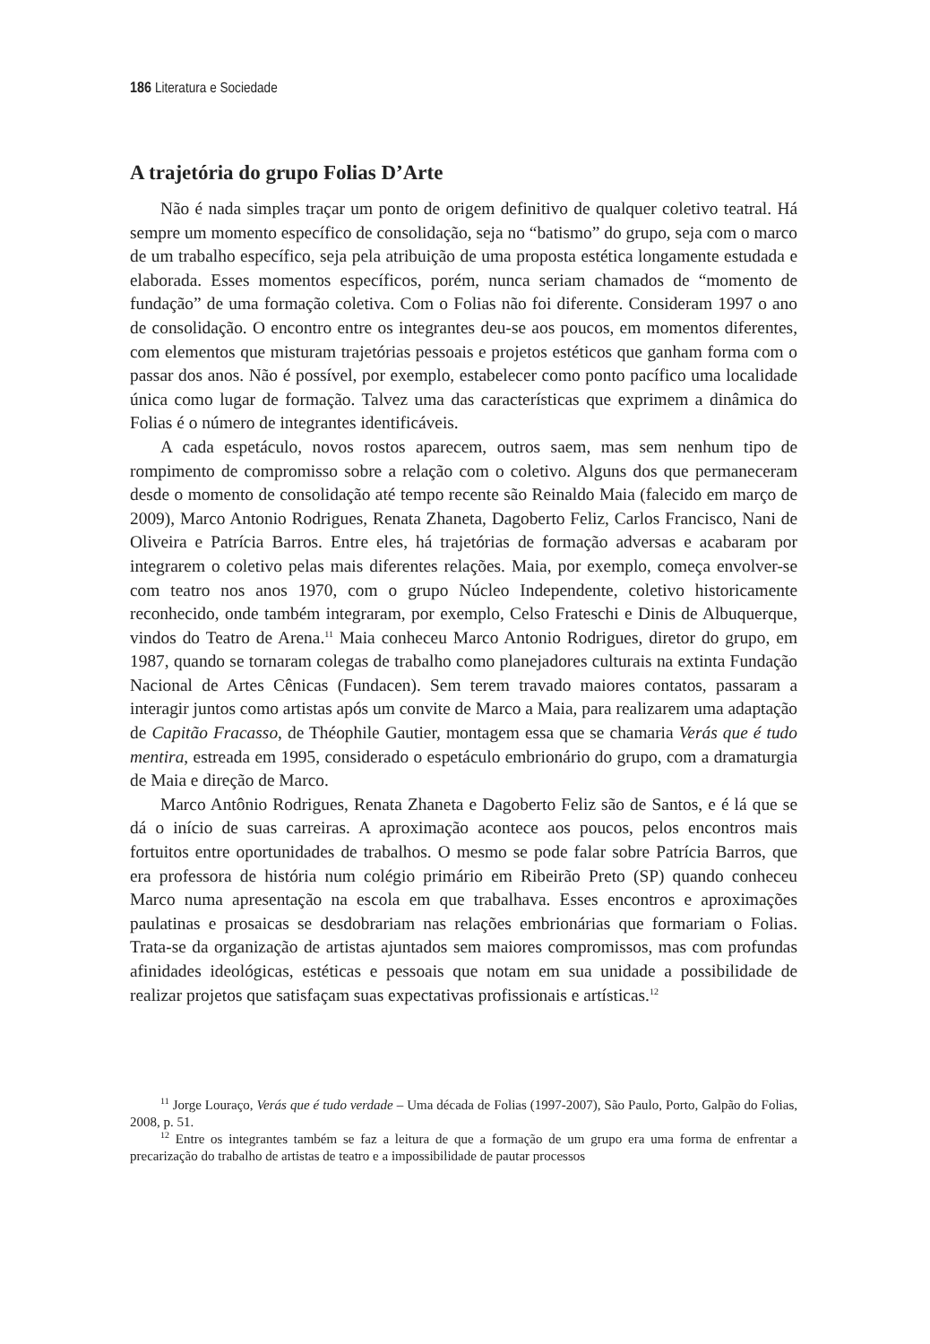186 Literatura e Sociedade
A trajetória do grupo Folias D’Arte
Não é nada simples traçar um ponto de origem definitivo de qualquer coletivo teatral. Há sempre um momento específico de consolidação, seja no “batismo” do grupo, seja com o marco de um trabalho específico, seja pela atribuição de uma proposta estética longamente estudada e elaborada. Esses momentos específicos, porém, nunca seriam chamados de “momento de fundação” de uma formação coletiva. Com o Folias não foi diferente. Consideram 1997 o ano de consolidação. O encontro entre os integrantes deu-se aos poucos, em momentos diferentes, com elementos que misturam trajetórias pessoais e projetos estéticos que ganham forma com o passar dos anos. Não é possível, por exemplo, estabelecer como ponto pacífico uma localidade única como lugar de formação. Talvez uma das características que exprimem a dinâmica do Folias é o número de integrantes identificáveis.
A cada espetáculo, novos rostos aparecem, outros saem, mas sem nenhum tipo de rompimento de compromisso sobre a relação com o coletivo. Alguns dos que permaneceram desde o momento de consolidação até tempo recente são Reinaldo Maia (falecido em março de 2009), Marco Antonio Rodrigues, Renata Zhaneta, Dagoberto Feliz, Carlos Francisco, Nani de Oliveira e Patrícia Barros. Entre eles, há trajetórias de formação adversas e acabaram por integrarem o coletivo pelas mais diferentes relações. Maia, por exemplo, começa envolver-se com teatro nos anos 1970, com o grupo Núcleo Independente, coletivo historicamente reconhecido, onde também integraram, por exemplo, Celso Frateschi e Dinis de Albuquerque, vindos do Teatro de Arena.<sup>11</sup> Maia conheceu Marco Antonio Rodrigues, diretor do grupo, em 1987, quando se tornaram colegas de trabalho como planejadores culturais na extinta Fundação Nacional de Artes Cênicas (Fundacen). Sem terem travado maiores contatos, passaram a interagir juntos como artistas após um convite de Marco a Maia, para realizarem uma adaptação de Capitão Fracasso, de Théophile Gautier, montagem essa que se chamaria Verás que é tudo mentira, estreada em 1995, considerado o espetáculo embrionário do grupo, com a dramaturgia de Maia e direção de Marco.
Marco Antônio Rodrigues, Renata Zhaneta e Dagoberto Feliz são de Santos, e é lá que se dá o início de suas carreiras. A aproximação acontece aos poucos, pelos encontros mais fortuitos entre oportunidades de trabalhos. O mesmo se pode falar sobre Patrícia Barros, que era professora de história num colégio primário em Ribeirão Preto (SP) quando conheceu Marco numa apresentação na escola em que trabalhava. Esses encontros e aproximações paulatinas e prosaicas se desdobrariam nas relações embrionárias que formariam o Folias. Trata-se da organização de artistas ajuntados sem maiores compromissos, mas com profundas afinidades ideológicas, estéticas e pessoais que notam em sua unidade a possibilidade de realizar projetos que satisfaçam suas expectativas profissionais e artísticas.<sup>12</sup>
<sup>11</sup> Jorge Louraço, Verás que é tudo verdade – Uma década de Folias (1997-2007), São Paulo, Porto, Galpão do Folias, 2008, p. 51.
<sup>12</sup> Entre os integrantes também se faz a leitura de que a formação de um grupo era uma forma de enfrentar a precarização do trabalho de artistas de teatro e a impossibilidade de pautar processos